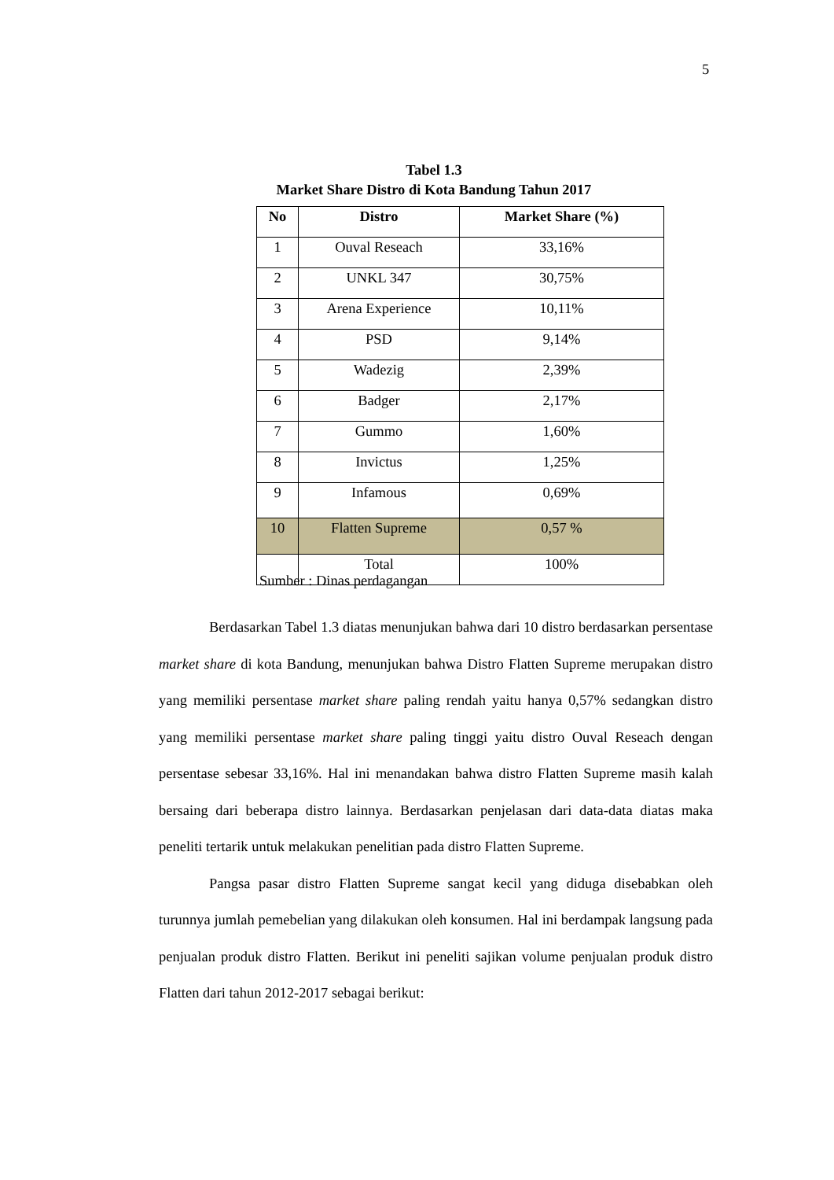5
Tabel 1.3
Market Share Distro di Kota Bandung Tahun 2017
| No | Distro | Market Share (%) |
| --- | --- | --- |
| 1 | Ouval Reseach | 33,16% |
| 2 | UNKL 347 | 30,75% |
| 3 | Arena Experience | 10,11% |
| 4 | PSD | 9,14% |
| 5 | Wadezig | 2,39% |
| 6 | Badger | 2,17% |
| 7 | Gummo | 1,60% |
| 8 | Invictus | 1,25% |
| 9 | Infamous | 0,69% |
| 10 | Flatten Supreme | 0,57 % |
| | Total | 100% |
Sumber : Dinas perdagangan
Berdasarkan Tabel 1.3 diatas menunjukan bahwa dari 10 distro berdasarkan persentase market share di kota Bandung, menunjukan bahwa Distro Flatten Supreme merupakan distro yang memiliki persentase market share paling rendah yaitu hanya 0,57% sedangkan distro yang memiliki persentase market share paling tinggi yaitu distro Ouval Reseach dengan persentase sebesar 33,16%. Hal ini menandakan bahwa distro Flatten Supreme masih kalah bersaing dari beberapa distro lainnya. Berdasarkan penjelasan dari data-data diatas maka peneliti tertarik untuk melakukan penelitian pada distro Flatten Supreme.
Pangsa pasar distro Flatten Supreme sangat kecil yang diduga disebabkan oleh turunnya jumlah pemebelian yang dilakukan oleh konsumen. Hal ini berdampak langsung pada penjualan produk distro Flatten. Berikut ini peneliti sajikan volume penjualan produk distro Flatten dari tahun 2012-2017 sebagai berikut: